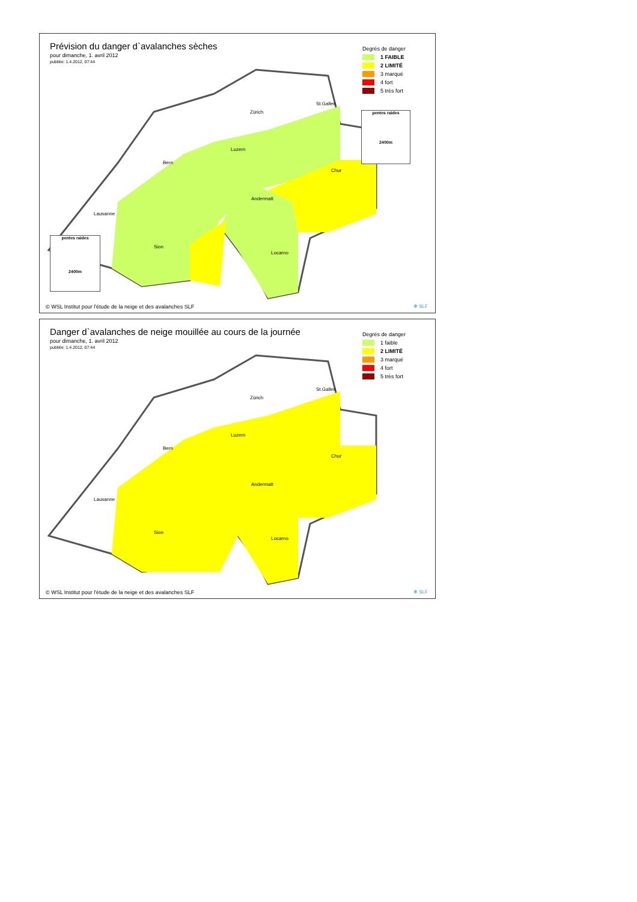Prévision du danger d`avalanches sèches
pour dimanche, 1. avril 2012
publiée: 1.4.2012, 07:44
Degrés de danger
1 FAIBLE
2 LIMITÉ
3 marqué
4 fort
5 très fort
St.Gallen
Zürich
Luzern
Bern
Chur
Andermatt
Lausanne
Sion
Locarno
pentes raides
2400m
pentes raides
2400m
© WSL Institut pour l'étude de la neige et des avalanches SLF
✻ SLF
Danger d`avalanches de neige mouillée au cours de la journée
pour dimanche, 1. avril 2012
publiée: 1.4.2012, 07:44
Degrés de danger
1 faible
2 LIMITÉ
3 marqué
4 fort
5 très fort
St.Gallen
Zürich
Luzern
Bern
Chur
Andermatt
Lausanne
Sion
Locarno
© WSL Institut pour l'étude de la neige et des avalanches SLF
✻ SLF